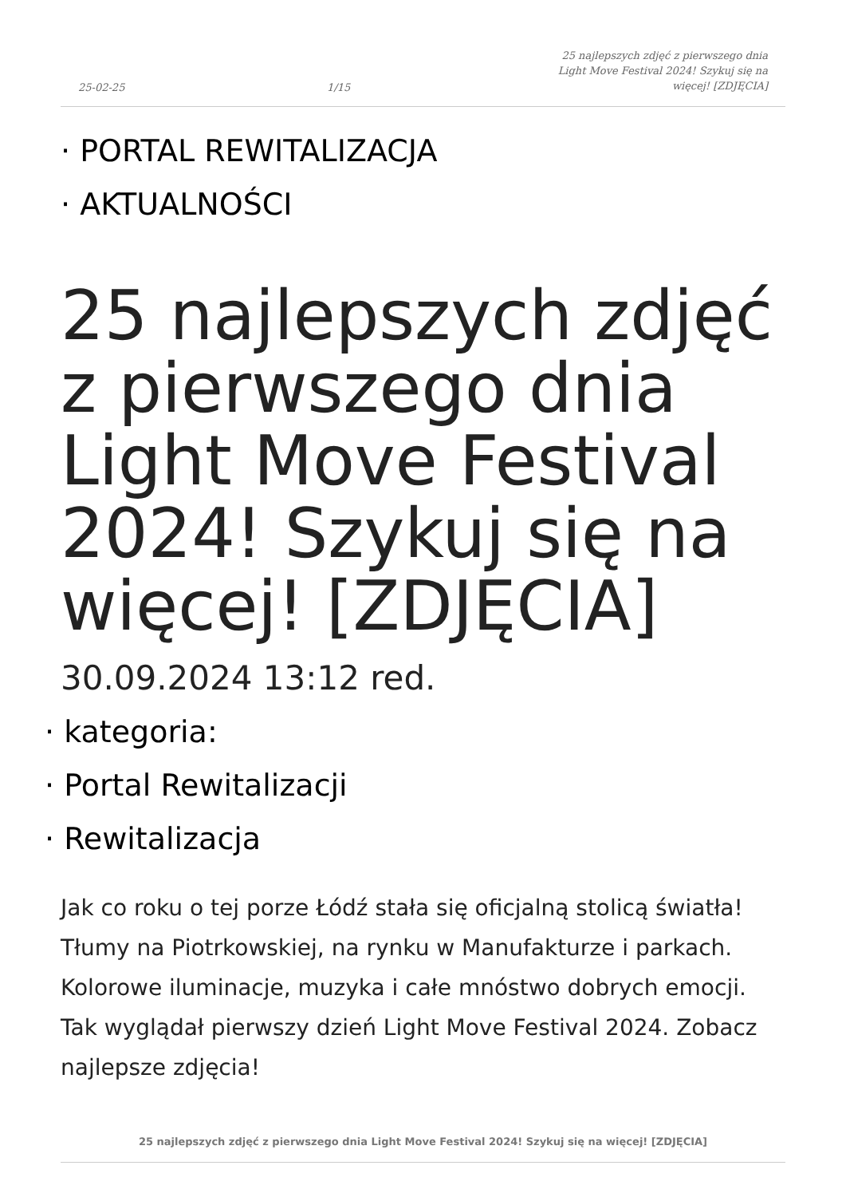25-02-25 1/15 25 najlepszych zdjęć z pierwszego dnia Light Move Festival 2024! Szykuj się na więcej! [ZDJĘCIA]
· PORTAL REWITALIZACJA
· AKTUALNOŚCI
25 najlepszych zdjęć z pierwszego dnia Light Move Festival 2024! Szykuj się na więcej! [ZDJĘCIA]
30.09.2024 13:12 red.
· kategoria:
· Portal Rewitalizacji
· Rewitalizacja
Jak co roku o tej porze Łódź stała się oficjalną stolicą światła! Tłumy na Piotrkowskiej, na rynku w Manufakturze i parkach. Kolorowe iluminacje, muzyka i całe mnóstwo dobrych emocji. Tak wyglądał pierwszy dzień Light Move Festival 2024. Zobacz najlepsze zdjęcia!
25 najlepszych zdjęć z pierwszego dnia Light Move Festival 2024! Szykuj się na więcej! [ZDJĘCIA]